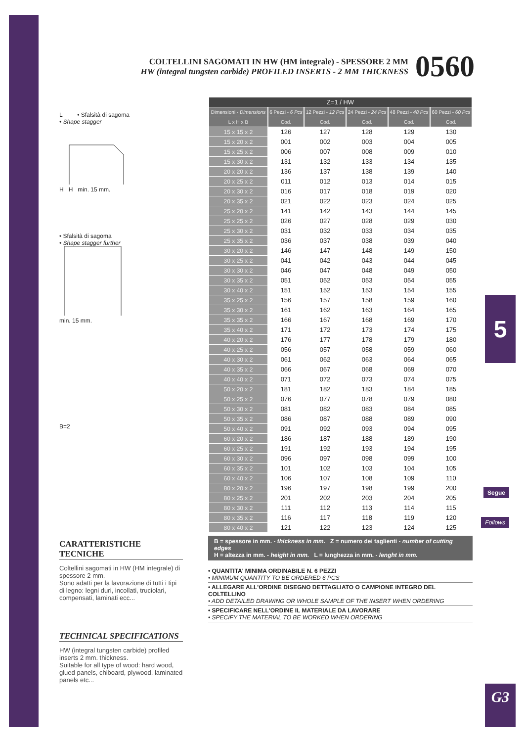COLTELLINI SAGOMATI IN HW (HM integrale) - SPESSORE 2 MM
HW (integral tungsten carbide) PROFILED INSERTS - 2 MM THICKNESS
0560
L • Sfalsità di sagoma
• Shape stagger
H H min. 15 mm.
• Sfalsità di sagoma
• Shape stagger further
min. 15 mm.
B=2
| Z=1 / HW | | | | | |
| --- | --- | --- | --- | --- | --- |
| Dimensioni - Dimensions | 6 Pezzi - 6 Pcs | 12 Pezzi - 12 Pcs | 24 Pezzi - 24 Pcs | 48 Pezzi - 48 Pcs | 60 Pezzi - 60 Pcs |
| L x H x B | Cod. | Cod. | Cod. | Cod. | Cod. |
| 15 x 15 x 2 | 126 | 127 | 128 | 129 | 130 |
| 15 x 20 x 2 | 001 | 002 | 003 | 004 | 005 |
| 15 x 25 x 2 | 006 | 007 | 008 | 009 | 010 |
| 15 x 30 x 2 | 131 | 132 | 133 | 134 | 135 |
| 20 x 20 x 2 | 136 | 137 | 138 | 139 | 140 |
| 20 x 25 x 2 | 011 | 012 | 013 | 014 | 015 |
| 20 x 30 x 2 | 016 | 017 | 018 | 019 | 020 |
| 20 x 35 x 2 | 021 | 022 | 023 | 024 | 025 |
| 25 x 20 x 2 | 141 | 142 | 143 | 144 | 145 |
| 25 x 25 x 2 | 026 | 027 | 028 | 029 | 030 |
| 25 x 30 x 2 | 031 | 032 | 033 | 034 | 035 |
| 25 x 35 x 2 | 036 | 037 | 038 | 039 | 040 |
| 30 x 20 x 2 | 146 | 147 | 148 | 149 | 150 |
| 30 x 25 x 2 | 041 | 042 | 043 | 044 | 045 |
| 30 x 30 x 2 | 046 | 047 | 048 | 049 | 050 |
| 30 x 35 x 2 | 051 | 052 | 053 | 054 | 055 |
| 30 x 40 x 2 | 151 | 152 | 153 | 154 | 155 |
| 35 x 25 x 2 | 156 | 157 | 158 | 159 | 160 |
| 35 x 30 x 2 | 161 | 162 | 163 | 164 | 165 |
| 35 x 35 x 2 | 166 | 167 | 168 | 169 | 170 |
| 35 x 40 x 2 | 171 | 172 | 173 | 174 | 175 |
| 40 x 20 x 2 | 176 | 177 | 178 | 179 | 180 |
| 40 x 25 x 2 | 056 | 057 | 058 | 059 | 060 |
| 40 x 30 x 2 | 061 | 062 | 063 | 064 | 065 |
| 40 x 35 x 2 | 066 | 067 | 068 | 069 | 070 |
| 40 x 40 x 2 | 071 | 072 | 073 | 074 | 075 |
| 50 x 20 x 2 | 181 | 182 | 183 | 184 | 185 |
| 50 x 25 x 2 | 076 | 077 | 078 | 079 | 080 |
| 50 x 30 x 2 | 081 | 082 | 083 | 084 | 085 |
| 50 x 35 x 2 | 086 | 087 | 088 | 089 | 090 |
| 50 x 40 x 2 | 091 | 092 | 093 | 094 | 095 |
| 60 x 20 x 2 | 186 | 187 | 188 | 189 | 190 |
| 60 x 25 x 2 | 191 | 192 | 193 | 194 | 195 |
| 60 x 30 x 2 | 096 | 097 | 098 | 099 | 100 |
| 60 x 35 x 2 | 101 | 102 | 103 | 104 | 105 |
| 60 x 40 x 2 | 106 | 107 | 108 | 109 | 110 |
| 80 x 20 x 2 | 196 | 197 | 198 | 199 | 200 |
| 80 x 25 x 2 | 201 | 202 | 203 | 204 | 205 |
| 80 x 30 x 2 | 111 | 112 | 113 | 114 | 115 |
| 80 x 35 x 2 | 116 | 117 | 118 | 119 | 120 |
| 80 x 40 x 2 | 121 | 122 | 123 | 124 | 125 |
B = spessore in mm. - thickness in mm. Z = numero dei taglienti - number of cutting edges
H = altezza in mm. - height in mm. L = lunghezza in mm. - lenght in mm.
• QUANTITA' MINIMA ORDINABILE N. 6 PEZZI
• MINIMUM QUANTITY TO BE ORDERED 6 PCS
• ALLEGARE ALL'ORDINE DISEGNO DETTAGLIATO O CAMPIONE INTEGRO DEL COLTELLINO
• ADD DETAILED DRAWING OR WHOLE SAMPLE OF THE INSERT WHEN ORDERING
• SPECIFICARE NELL'ORDINE IL MATERIALE DA LAVORARE
• SPECIFY THE MATERIAL TO BE WORKED WHEN ORDERING
CARATTERISTICHE TECNICHE
Coltellini sagomati in HW (HM integrale) di spessore 2 mm.
Sono adatti per la lavorazione di tutti i tipi di legno: legni duri, incollati, truciolari, compensati, laminati ecc...
TECHNICAL SPECIFICATIONS
HW (integral tungsten carbide) profiled inserts 2 mm. thickness.
Suitable for all type of wood: hard wood, glued panels, chiboard, plywood, laminated panels etc...
5
Segue
Follows
G3